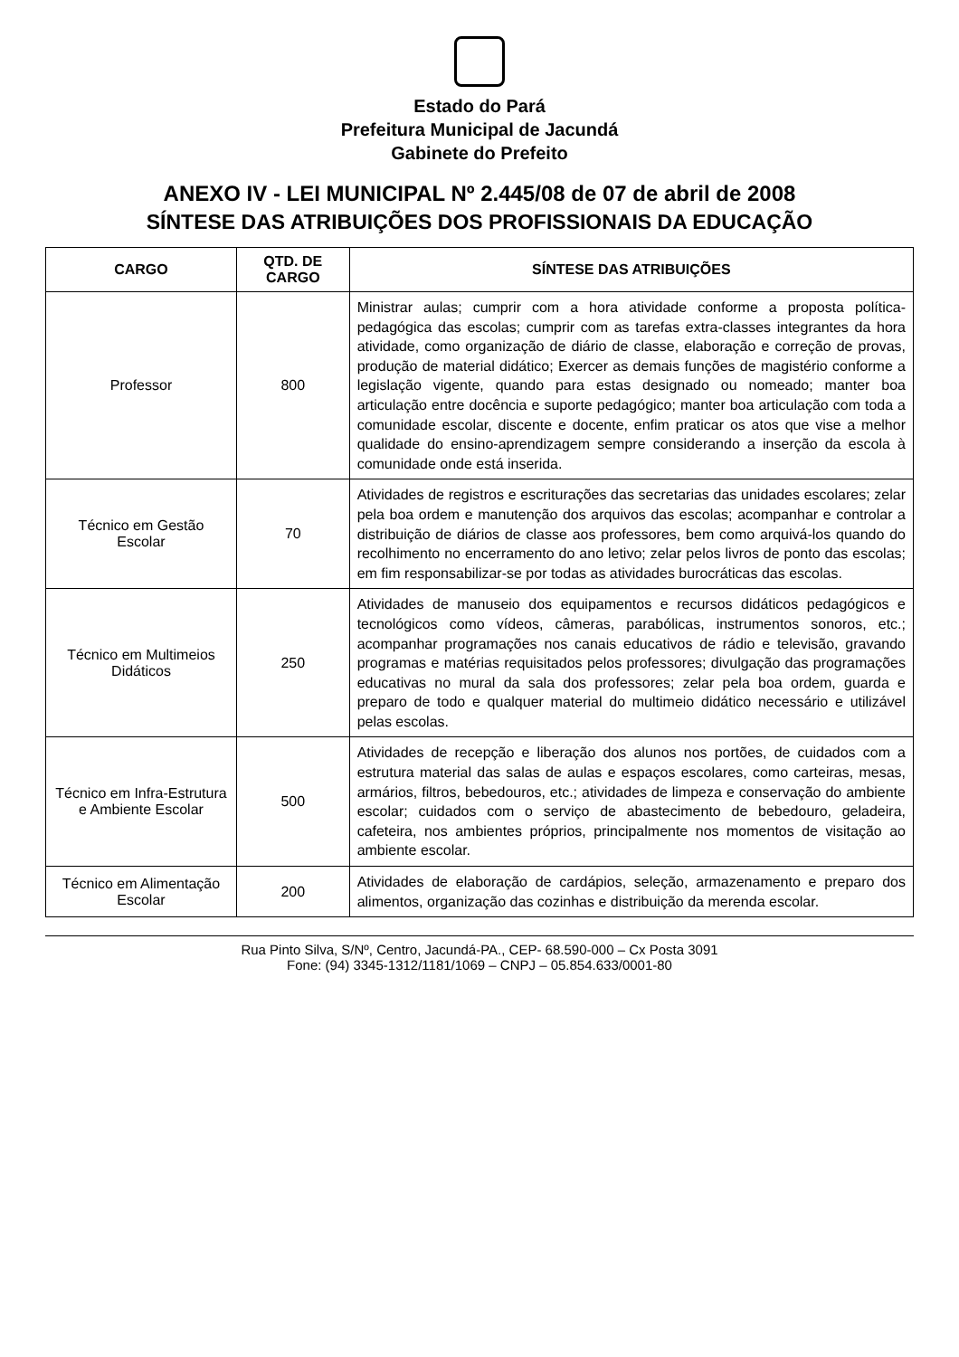Estado do Pará
Prefeitura Municipal de Jacundá
Gabinete do Prefeito
ANEXO IV - LEI MUNICIPAL Nº 2.445/08 de 07 de abril de 2008
SÍNTESE DAS ATRIBUIÇÕES DOS PROFISSIONAIS DA EDUCAÇÃO
| CARGO | QTD. DE CARGO | SÍNTESE DAS ATRIBUIÇÕES |
| --- | --- | --- |
| Professor | 800 | Ministrar aulas; cumprir com a hora atividade conforme a proposta política-pedagógica das escolas; cumprir com as tarefas extra-classes integrantes da hora atividade, como organização de diário de classe, elaboração e correção de provas, produção de material didático; Exercer as demais funções de magistério conforme a legislação vigente, quando para estas designado ou nomeado; manter boa articulação entre docência e suporte pedagógico; manter boa articulação com toda a comunidade escolar, discente e docente, enfim praticar os atos que vise a melhor qualidade do ensino-aprendizagem sempre considerando a inserção da escola à comunidade onde está inserida. |
| Técnico em Gestão Escolar | 70 | Atividades de registros e escriturações das secretarias das unidades escolares; zelar pela boa ordem e manutenção dos arquivos das escolas; acompanhar e controlar a distribuição de diários de classe aos professores, bem como arquivá-los quando do recolhimento no encerramento do ano letivo; zelar pelos livros de ponto das escolas; em fim responsabilizar-se por todas as atividades burocráticas das escolas. |
| Técnico em Multimeios Didáticos | 250 | Atividades de manuseio dos equipamentos e recursos didáticos pedagógicos e tecnológicos como vídeos, câmeras, parabólicas, instrumentos sonoros, etc.; acompanhar programações nos canais educativos de rádio e televisão, gravando programas e matérias requisitados pelos professores; divulgação das programações educativas no mural da sala dos professores; zelar pela boa ordem, guarda e preparo de todo e qualquer material do multimeio didático necessário e utilizável pelas escolas. |
| Técnico em Infra-Estrutura e Ambiente Escolar | 500 | Atividades de recepção e liberação dos alunos nos portões, de cuidados com a estrutura material das salas de aulas e espaços escolares, como carteiras, mesas, armários, filtros, bebedouros, etc.; atividades de limpeza e conservação do ambiente escolar; cuidados com o serviço de abastecimento de bebedouro, geladeira, cafeteira, nos ambientes próprios, principalmente nos momentos de visitação ao ambiente escolar. |
| Técnico em Alimentação Escolar | 200 | Atividades de elaboração de cardápios, seleção, armazenamento e preparo dos alimentos, organização das cozinhas e distribuição da merenda escolar. |
Rua Pinto Silva, S/Nº, Centro, Jacundá-PA., CEP- 68.590-000 – Cx Posta 3091
Fone: (94) 3345-1312/1181/1069 – CNPJ – 05.854.633/0001-80